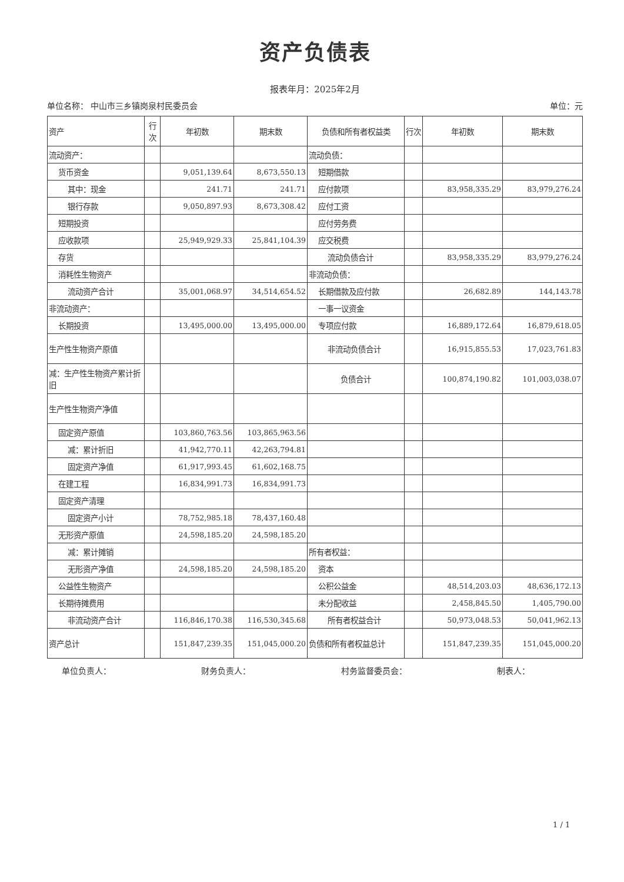资产负债表
报表年月：2025年2月
单位名称： 中山市三乡镇岗泉村民委员会 单位：元
| 资产 | 行次 | 年初数 | 期末数 | 负债和所有者权益类 | 行次 | 年初数 | 期末数 |
| --- | --- | --- | --- | --- | --- | --- | --- |
| 流动资产： | | | | 流动负债： | | | |
| 货币资金 | | 9,051,139.64 | 8,673,550.13 | 短期借款 | | | |
| 其中：现金 | | 241.71 | 241.71 | 应付款项 | | 83,958,335.29 | 83,979,276.24 |
| 银行存款 | | 9,050,897.93 | 8,673,308.42 | 应付工资 | | | |
| 短期投资 | | | | 应付劳务费 | | | |
| 应收款项 | | 25,949,929.33 | 25,841,104.39 | 应交税费 | | | |
| 存货 | | | | 流动负债合计 | | 83,958,335.29 | 83,979,276.24 |
| 消耗性生物资产 | | | | 非流动负债： | | | |
| 流动资产合计 | | 35,001,068.97 | 34,514,654.52 | 长期借款及应付款 | | 26,682.89 | 144,143.78 |
| 非流动资产： | | | | 一事一议资金 | | | |
| 长期投资 | | 13,495,000.00 | 13,495,000.00 | 专项应付款 | | 16,889,172.64 | 16,879,618.05 |
| 生产性生物资产原值 | | | | 非流动负债合计 | | 16,915,855.53 | 17,023,761.83 |
| 减：生产性生物资产累计折旧 | | | | 负债合计 | | 100,874,190.82 | 101,003,038.07 |
| 生产性生物资产净值 | | | | | | | |
| 固定资产原值 | | 103,860,763.56 | 103,865,963.56 | | | | |
| 减：累计折旧 | | 41,942,770.11 | 42,263,794.81 | | | | |
| 固定资产净值 | | 61,917,993.45 | 61,602,168.75 | | | | |
| 在建工程 | | 16,834,991.73 | 16,834,991.73 | | | | |
| 固定资产清理 | | | | | | | |
| 固定资产小计 | | 78,752,985.18 | 78,437,160.48 | | | | |
| 无形资产原值 | | 24,598,185.20 | 24,598,185.20 | | | | |
| 减：累计摊销 | | | | 所有者权益： | | | |
| 无形资产净值 | | 24,598,185.20 | 24,598,185.20 | 资本 | | | |
| 公益性生物资产 | | | | 公积公益金 | | 48,514,203.03 | 48,636,172.13 |
| 长期待摊费用 | | | | 未分配收益 | | 2,458,845.50 | 1,405,790.00 |
| 非流动资产合计 | | 116,846,170.38 | 116,530,345.68 | 所有者权益合计 | | 50,973,048.53 | 50,041,962.13 |
| 资产总计 | | 151,847,239.35 | 151,045,000.20 | 负债和所有者权益总计 | | 151,847,239.35 | 151,045,000.20 |
单位负责人： 财务负责人： 村务监督委员会： 制表人：
1 / 1